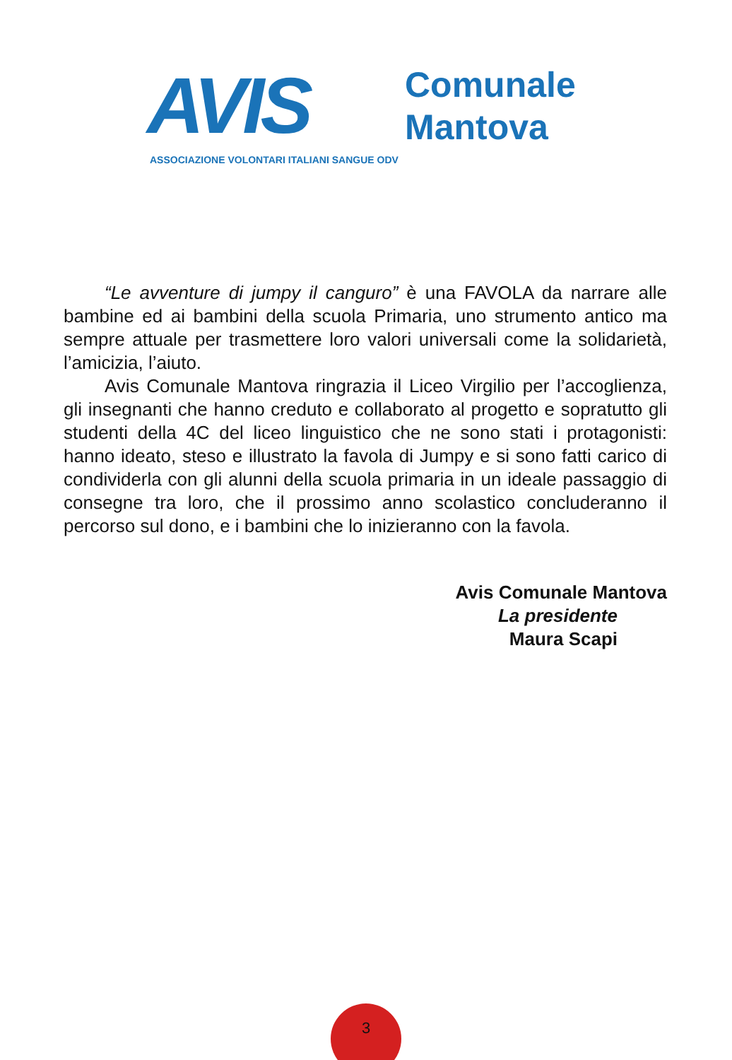AVIS
Comunale
Mantova
ASSOCIAZIONE VOLONTARI ITALIANI SANGUE ODV
“Le avventure di jumpy il canguro” è una FAVOLA da narrare alle bambine ed ai bambini della scuola Primaria, uno strumento antico ma sempre attuale per trasmettere loro valori universali come la solidarietà, l’amicizia, l’aiuto.
Avis Comunale Mantova ringrazia il Liceo Virgilio per l’accoglienza, gli insegnanti che hanno creduto e collaborato al progetto e sopratutto gli studenti della 4C del liceo linguistico che ne sono stati i protagonisti: hanno ideato, steso e illustrato la favola di Jumpy e si sono fatti carico di condividerla con gli alunni della scuola primaria in un ideale passaggio di consegne tra loro, che il prossimo anno scolastico concluderanno il percorso sul dono, e i bambini che lo inizieranno con la favola.
Avis Comunale Mantova
La presidente
Maura Scapi
3